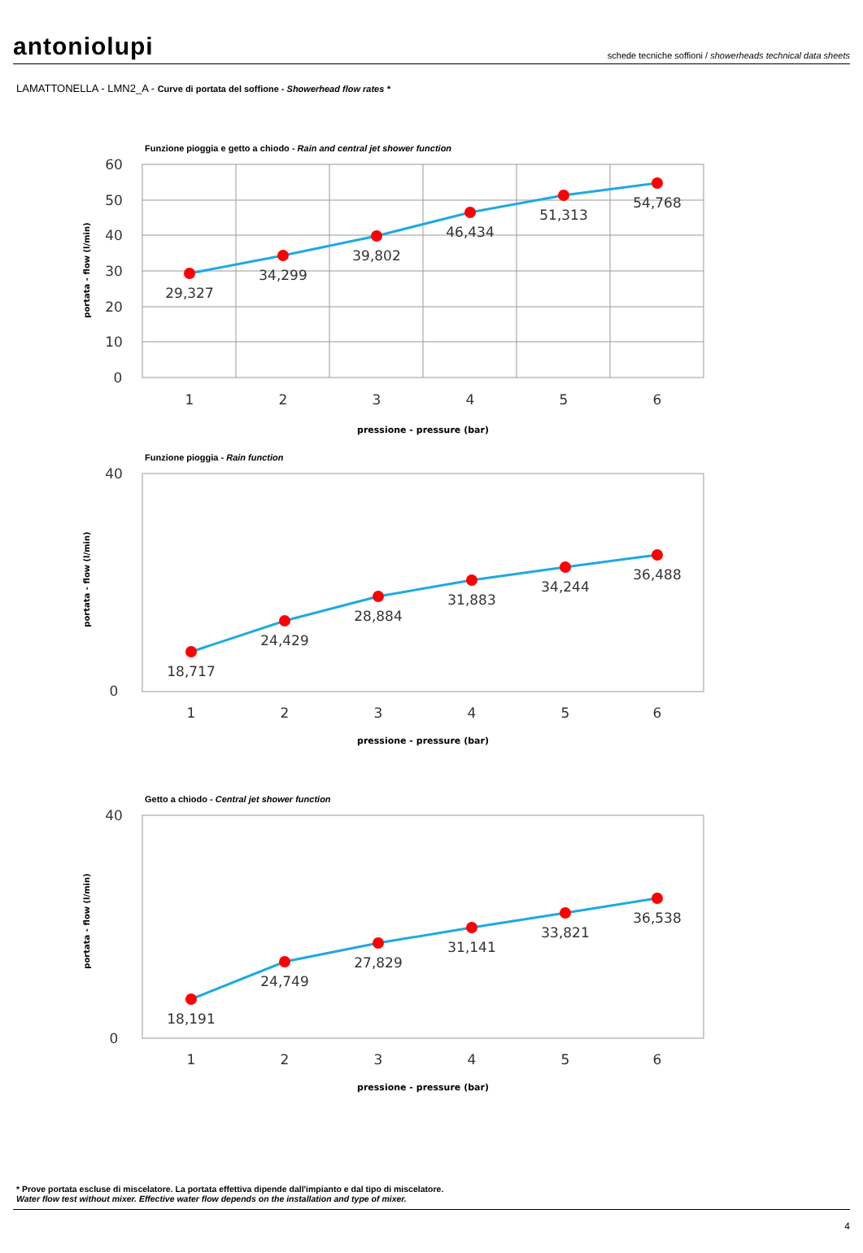antoniolupi schede tecniche soffioni / showerheads technical data sheets
LAMATTONELLA - LMN2_A - Curve di portata del soffione - Showerhead flow rates *
Funzione pioggia e getto a chiodo - Rain and central jet shower function
29,327
34,299
39,802
46,434
51,313
54,768
60
50
40
30
20
10
0
1
2
3
4
5
6
pressione - pressure (bar)
portata - flow (l/min)
Funzione pioggia - Rain function
18,717
24,429
28,884
31,883
34,244
36,488
40
0
1
2
3
4
5
6
pressione - pressure (bar)
portata - flow (l/min)
Getto a chiodo - Central jet shower function
18,191
24,749
27,829
31,141
33,821
36,538
40
0
1
2
3
4
5
6
pressione - pressure (bar)
portata - flow (l/min)
* Prove portata escluse di miscelatore. La portata effettiva dipende dall'impianto e dal tipo di miscelatore.
Water flow test without mixer. Effective water flow depends on the installation and type of mixer.
4